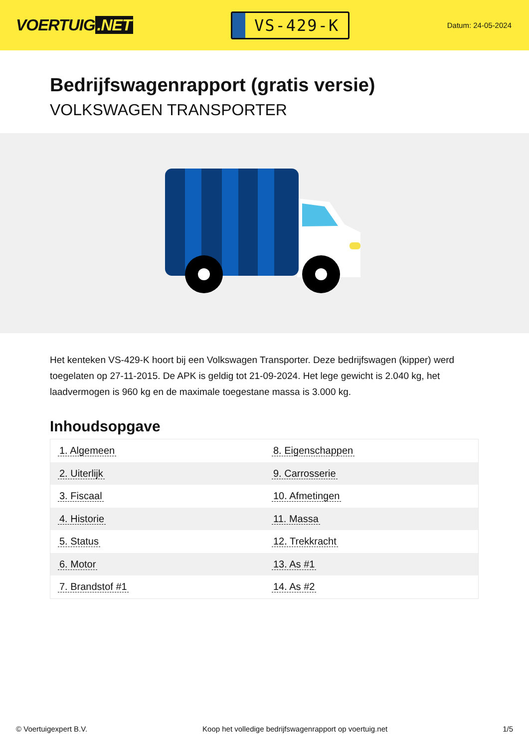VOERTUIG.NET
VS-429-K
Datum: 24-05-2024
Bedrijfswagenrapport (gratis versie)
VOLKSWAGEN TRANSPORTER
Het kenteken VS-429-K hoort bij een Volkswagen Transporter. Deze bedrijfswagen (kipper) werd toegelaten op 27-11-2015. De APK is geldig tot 21-09-2024. Het lege gewicht is 2.040 kg, het laadvermogen is 960 kg en de maximale toegestane massa is 3.000 kg.
Inhoudsopgave
| 1. Algemeen | 8. Eigenschappen |
| 2. Uiterlijk | 9. Carrosserie |
| 3. Fiscaal | 10. Afmetingen |
| 4. Historie | 11. Massa |
| 5. Status | 12. Trekkracht |
| 6. Motor | 13. As #1 |
| 7. Brandstof #1 | 14. As #2 |
© Voertuigexpert B.V. Koop het volledige bedrijfswagenrapport op voertuig.net 1/5